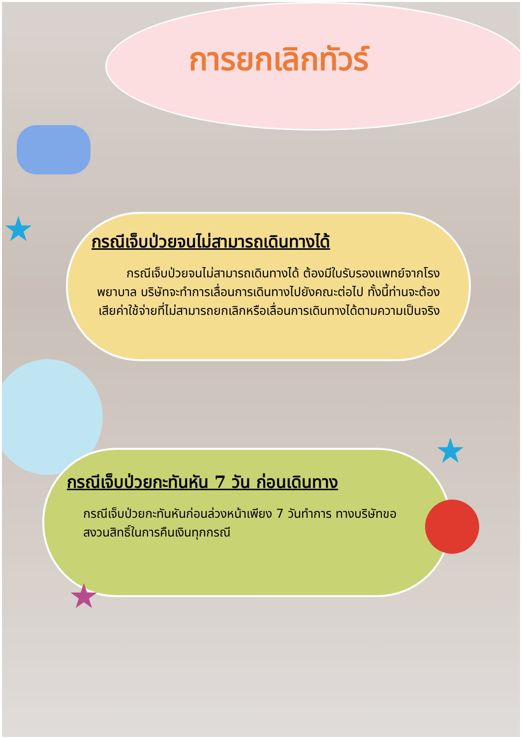การยกเลิกทัวร์
★
กรณีเจ็บป่วยจนไม่สามารถเดินทางได้
กรณีเจ็บป่วยจนไม่สามารถเดินทางได้ ต้องมีใบรับรองแพทย์จากโรงพยาบาล บริษัทจะทำการเลื่อนการเดินทางไปยังคณะต่อไป ทั้งนี้ท่านจะต้องเสียค่าใช้จ่ายที่ไม่สามารถยกเลิกหรือเลื่อนการเดินทางได้ตามความเป็นจริง
★
กรณีเจ็บป่วยกะทันหัน 7 วัน ก่อนเดินทาง
กรณีเจ็บป่วยกะทันหันก่อนล่วงหน้าเพียง 7 วันทำการ ทางบริษัทขอสงวนสิทธิ์ในการคืนเงินทุกกรณี
★